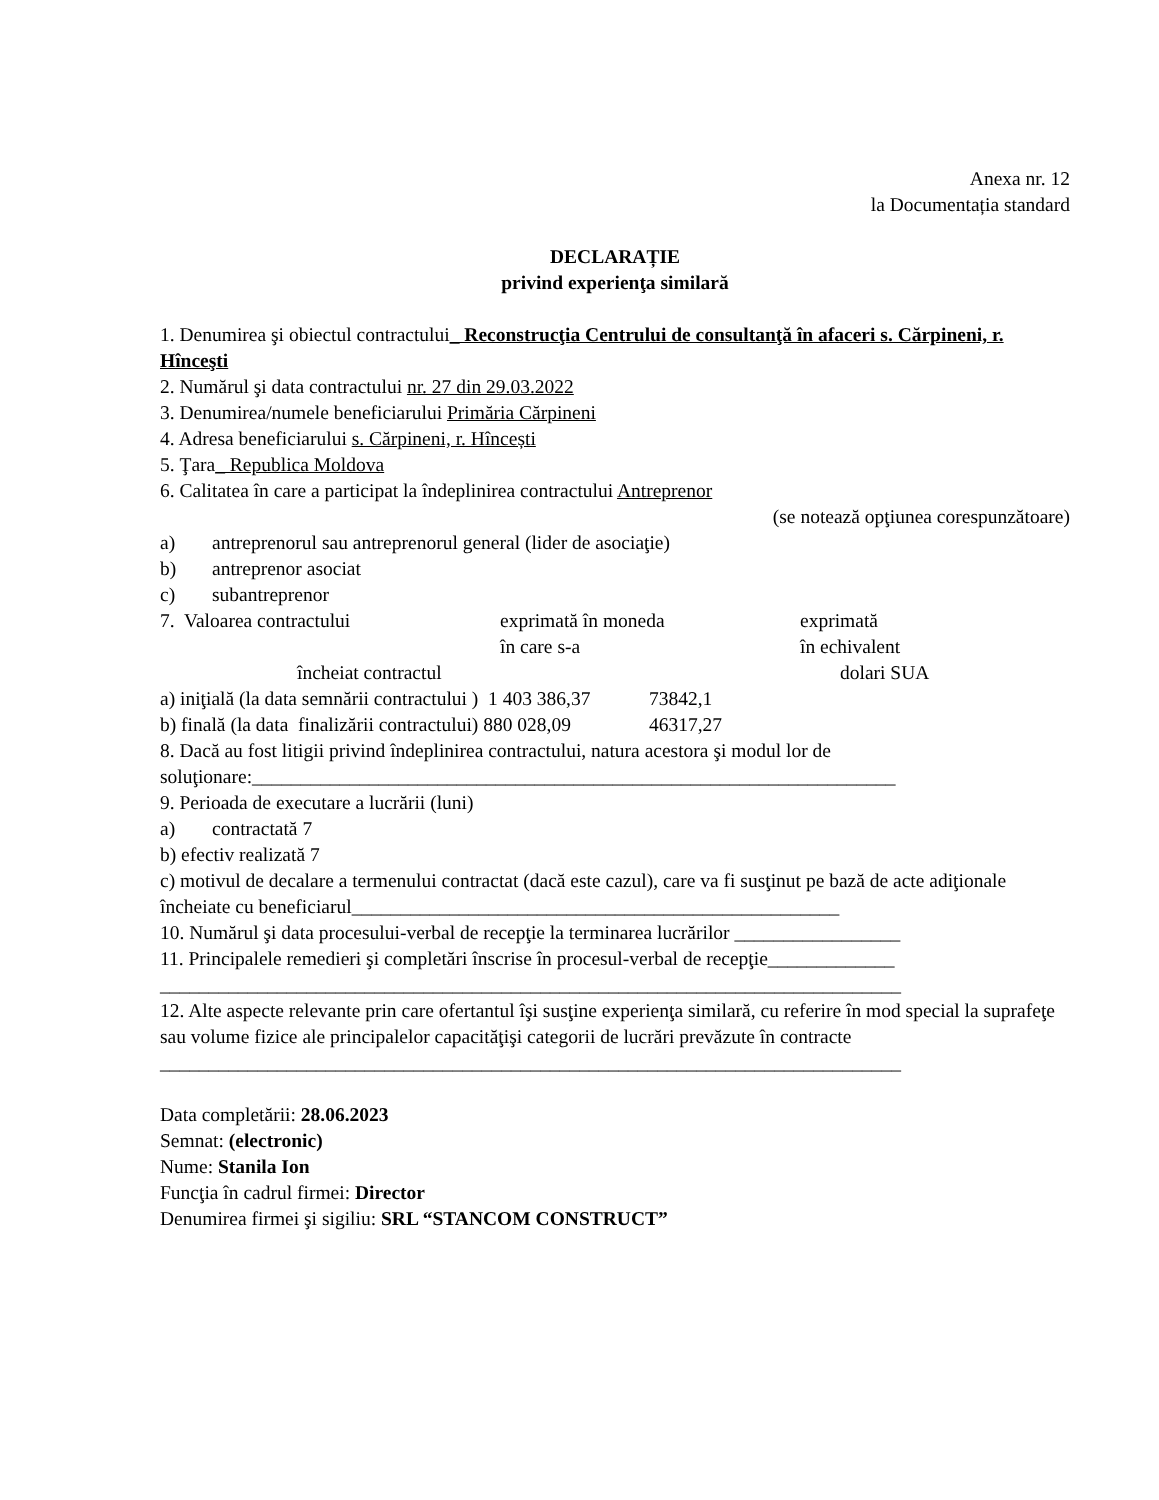Anexa nr. 12
la Documentația standard
DECLARAȚIE
privind experienţa similară
1. Denumirea şi obiectul contractului_ Reconstrucţia Centrului de consultanţă în afaceri s. Cărpineni, r. Hînceşti
2. Numărul şi data contractului nr. 27 din 29.03.2022
3. Denumirea/numele beneficiarului Primăria Cărpineni
4. Adresa beneficiarului s. Cărpineni, r. Hîncești
5. Ţara_ Republica Moldova
6. Calitatea în care a participat la îndeplinirea contractului Antreprenor
(se notează opţiunea corespunzătoare)
a) antreprenorul sau antreprenorul general (lider de asociaţie)
b) antreprenor asociat
c) subantreprenor
7. Valoarea contractului exprimată în moneda
în care s-a
exprimată
în echivalent
încheiat contractul dolari SUA
a) iniţială (la data semnării contractului ) 1 403 386,37 73842,1
b) finală (la data finalizării contractului) 880 028,09 46317,27
8. Dacă au fost litigii privind îndeplinirea contractului, natura acestora şi modul lor de soluţionare:__________________________________________________________________
9. Perioada de executare a lucrării (luni)
a) contractată 7
b) efectiv realizată 7
c) motivul de decalare a termenului contractat (dacă este cazul), care va fi susţinut pe bază de acte adiţionale încheiate cu beneficiarul__________________________________________________
10. Numărul şi data procesului-verbal de recepţie la terminarea lucrărilor _________________
11. Principalele remedieri şi completări înscrise în procesul-verbal de recepţie_____________
____________________________________________________________________________
12. Alte aspecte relevante prin care ofertantul îşi susţine experienţa similară, cu referire în mod special la suprafeţe sau volume fizice ale principalelor capacităţişi categorii de lucrări prevăzute în contracte
____________________________________________________________________________
Data completării: 28.06.2023
Semnat: (electronic)
Nume: Stanila Ion
Funcţia în cadrul firmei: Director
Denumirea firmei şi sigiliu: SRL “STANCOM CONSTRUCT”